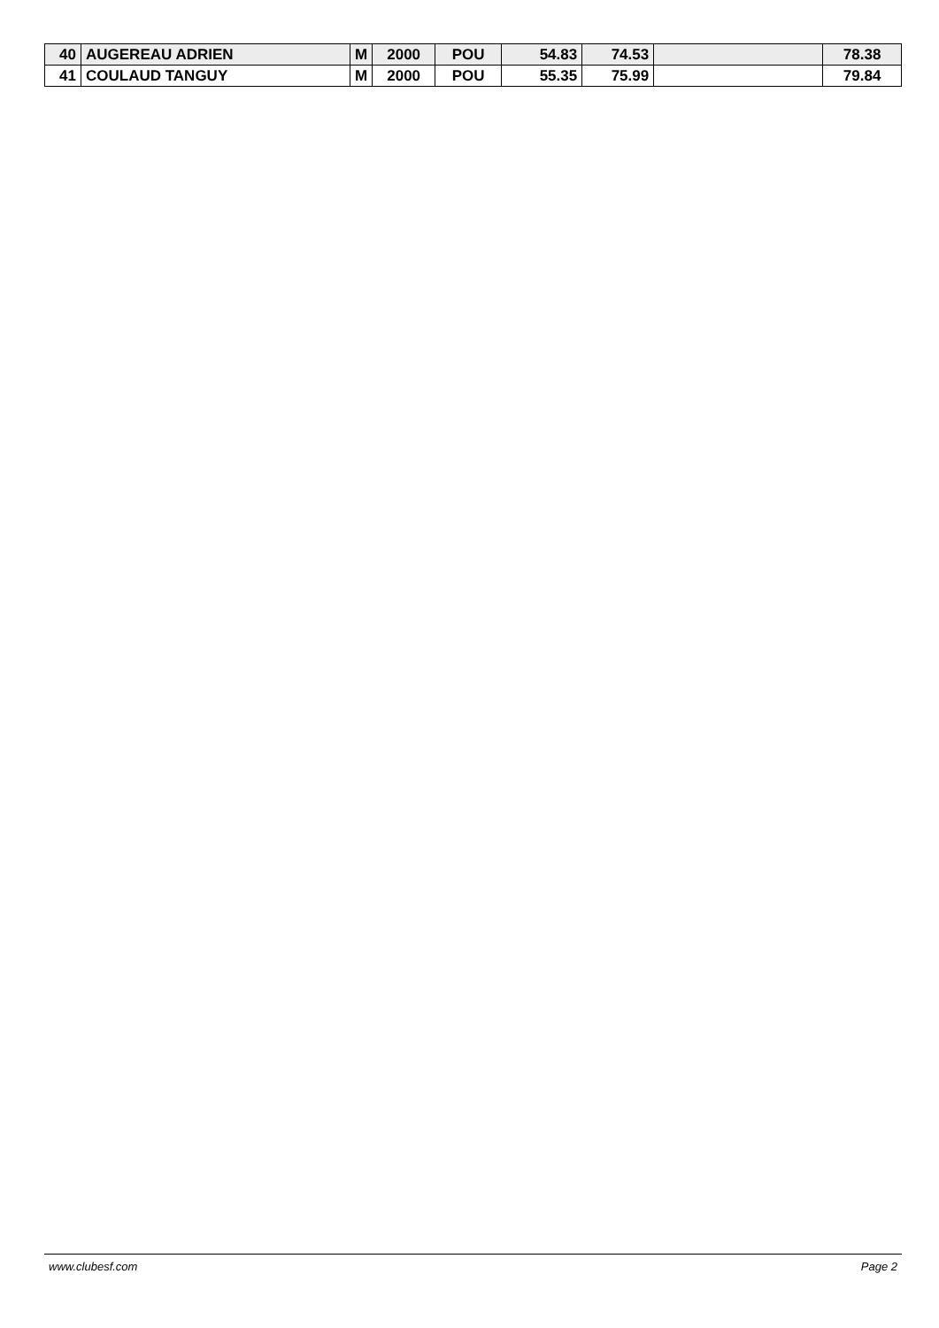| 40 | AUGEREAU ADRIEN | M | 2000 | POU | 54.83 | 74.53 | | 78.38 |
| 41 | COULAUD TANGUY | M | 2000 | POU | 55.35 | 75.99 | | 79.84 |
www.clubesf.com Page 2